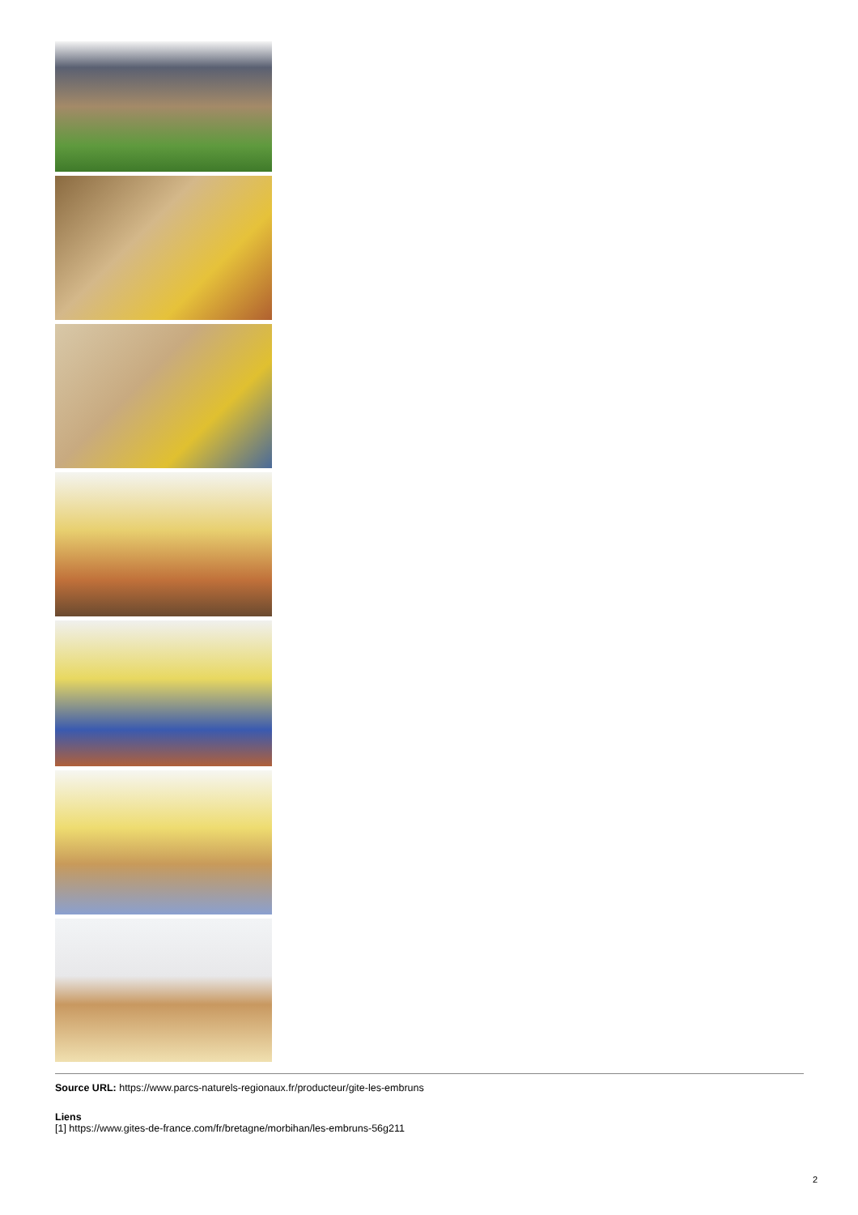Source URL: https://www.parcs-naturels-regionaux.fr/producteur/gite-les-embruns
Liens
[1] https://www.gites-de-france.com/fr/bretagne/morbihan/les-embruns-56g211
2